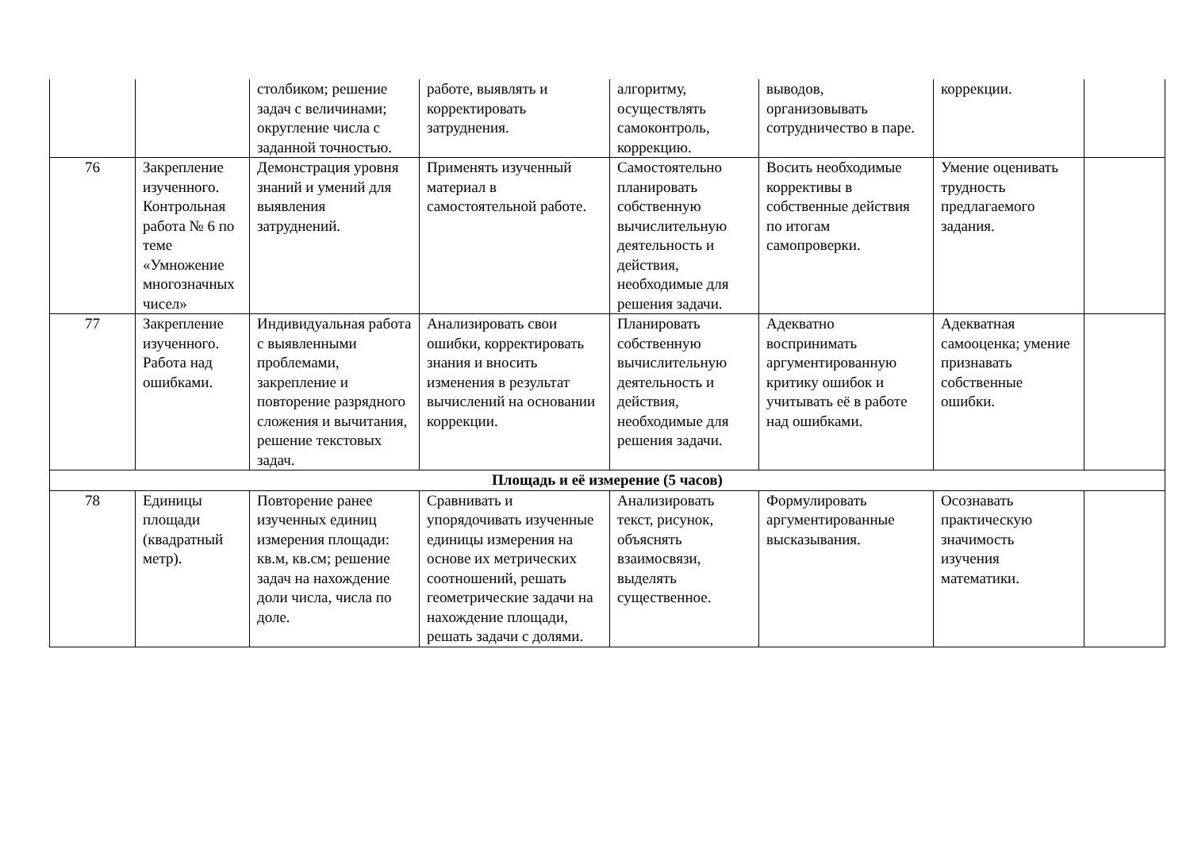| | | столбиком; решение задач с величинами; округление числа с заданной точностью. | работе, выявлять и корректировать затруднения. | алгоритму, осуществлять самоконтроль, коррекцию. | выводов, организовывать сотрудничество в паре. | коррекции. | |
| 76 | Закрепление изученного. Контрольная работа № 6 по теме «Умножение многозначных чисел» | Демонстрация уровня знаний и умений для выявления затруднений. | Применять изученный материал в самостоятельной работе. | Самостоятельно планировать собственную вычислительную деятельность и действия, необходимые для решения задачи. | Восить необходимые коррективы в собственные действия по итогам самопроверки. | Умение оценивать трудность предлагаемого задания. | |
| 77 | Закрепление изученного. Работа над ошибками. | Индивидуальная работа с выявленными проблемами, закрепление и повторение разрядного сложения и вычитания, решение текстовых задач. | Анализировать свои ошибки, корректировать знания и вносить изменения в результат вычислений на основании коррекции. | Планировать собственную вычислительную деятельность и действия, необходимые для решения задачи. | Адекватно воспринимать аргументированную критику ошибок и учитывать её в работе над ошибками. | Адекватная самооценка; умение признавать собственные ошибки. | |
| Площадь и её измерение (5 часов) | | | | | | | |
| 78 | Единицы площади (квадратный метр). | Повторение ранее изученных единиц измерения площади: кв.м, кв.см; решение задач на нахождение доли числа, числа по доле. | Сравнивать и упорядочивать изученные единицы измерения на основе их метрических соотношений, решать геометрические задачи на нахождение площади, решать задачи с долями. | Анализировать текст, рисунок, объяснять взаимосвязи, выделять существенное. | Формулировать аргументированные высказывания. | Осознавать практическую значимость изучения математики. | |